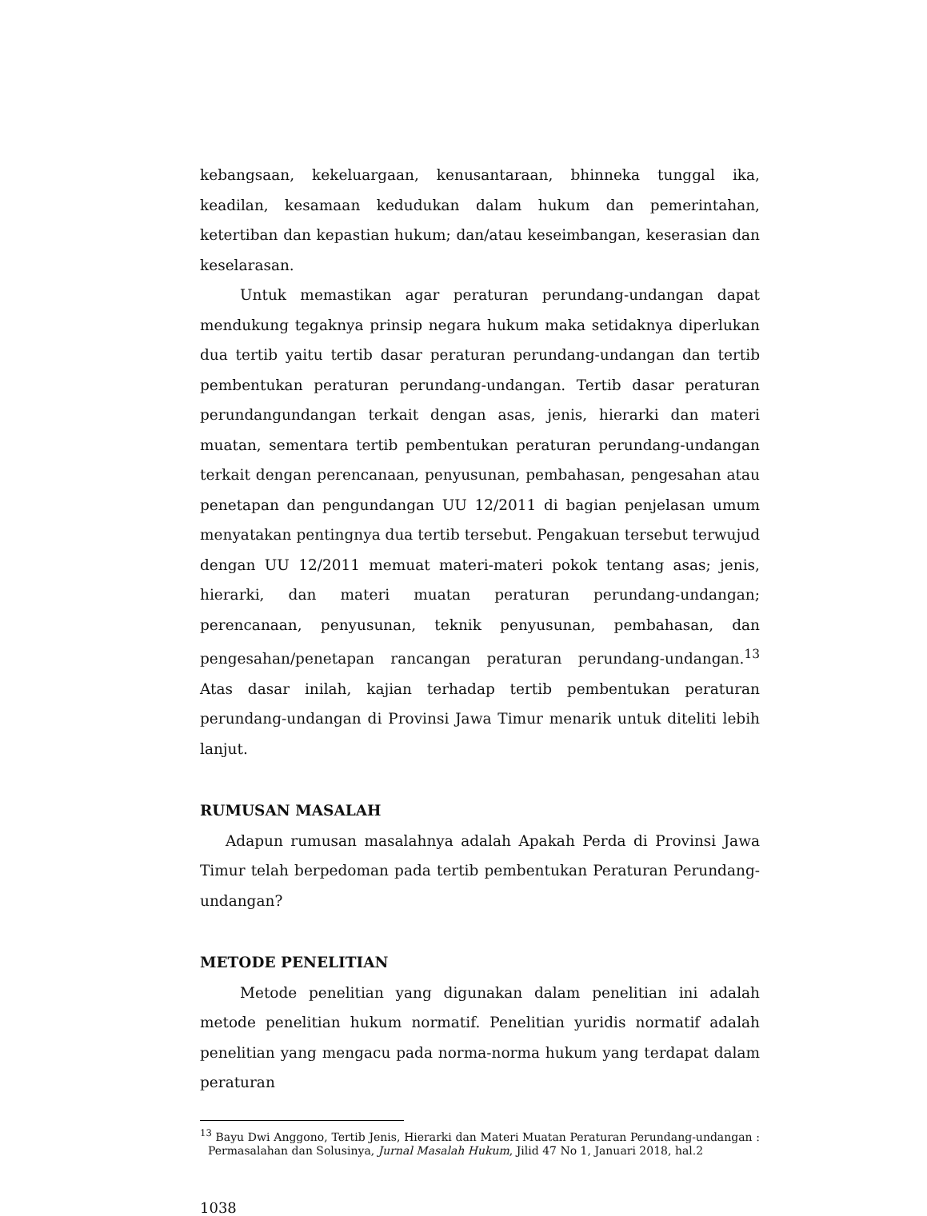kebangsaan, kekeluargaan, kenusantaraan, bhinneka tunggal ika, keadilan, kesamaan kedudukan dalam hukum dan pemerintahan, ketertiban dan kepastian hukum; dan/atau keseimbangan, keserasian dan keselarasan.
Untuk memastikan agar peraturan perundang-undangan dapat mendukung tegaknya prinsip negara hukum maka setidaknya diperlukan dua tertib yaitu tertib dasar peraturan perundang-undangan dan tertib pembentukan peraturan perundang-undangan. Tertib dasar peraturan perundangundangan terkait dengan asas, jenis, hierarki dan materi muatan, sementara tertib pembentukan peraturan perundang-undangan terkait dengan perencanaan, penyusunan, pembahasan, pengesahan atau penetapan dan pengundangan UU 12/2011 di bagian penjelasan umum menyatakan pentingnya dua tertib tersebut. Pengakuan tersebut terwujud dengan UU 12/2011 memuat materi-materi pokok tentang asas; jenis, hierarki, dan materi muatan peraturan perundang-undangan; perencanaan, penyusunan, teknik penyusunan, pembahasan, dan pengesahan/penetapan rancangan peraturan perundang-undangan.<sup>13</sup> Atas dasar inilah, kajian terhadap tertib pembentukan peraturan perundang-undangan di Provinsi Jawa Timur menarik untuk diteliti lebih lanjut.
RUMUSAN MASALAH
Adapun rumusan masalahnya adalah Apakah Perda di Provinsi Jawa Timur telah berpedoman pada tertib pembentukan Peraturan Perundang-undangan?
METODE PENELITIAN
Metode penelitian yang digunakan dalam penelitian ini adalah metode penelitian hukum normatif. Penelitian yuridis normatif adalah penelitian yang mengacu pada norma-norma hukum yang terdapat dalam peraturan
<sup>13</sup> Bayu Dwi Anggono, Tertib Jenis, Hierarki dan Materi Muatan Peraturan Perundang-undangan : Permasalahan dan Solusinya, Jurnal Masalah Hukum, Jilid 47 No 1, Januari 2018, hal.2
1038